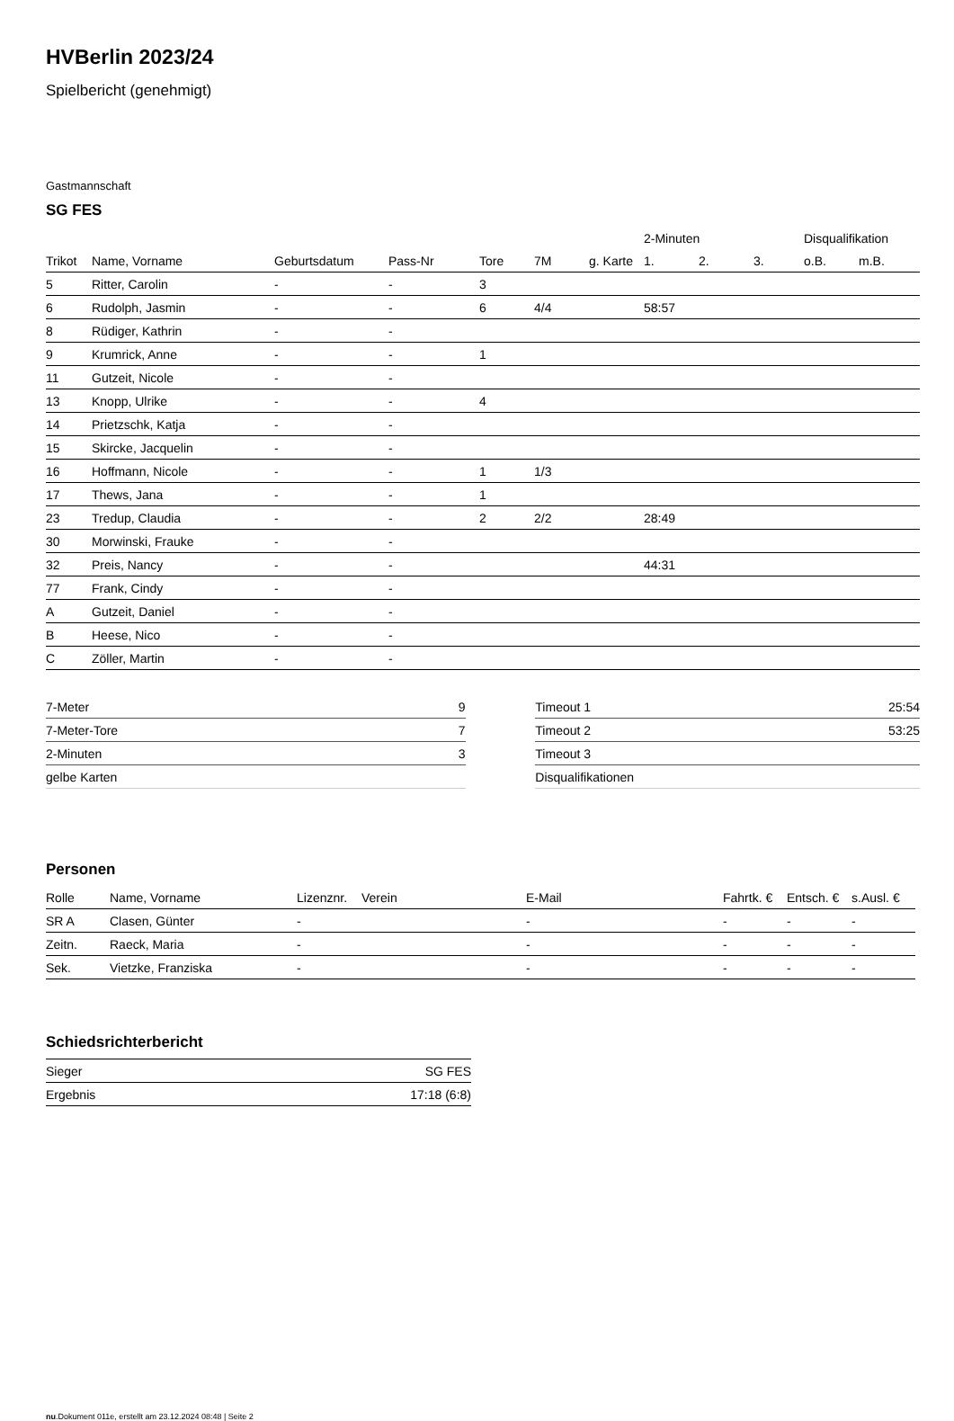HVBerlin 2023/24
Spielbericht (genehmigt)
Gastmannschaft
SG FES
| | | | | | | | 2-Minuten | | | Disqualifikation | |
| --- | --- | --- | --- | --- | --- | --- | --- | --- | --- | --- | --- |
| Trikot | Name, Vorname | Geburtsdatum | Pass-Nr | Tore | 7M | g. Karte | 1. | 2. | 3. | o.B. | m.B. |
| 5 | Ritter, Carolin | - | - | 3 | | | | | | | |
| 6 | Rudolph, Jasmin | - | - | 6 | 4/4 | | 58:57 | | | | |
| 8 | Rüdiger, Kathrin | - | - | | | | | | | | |
| 9 | Krumrick, Anne | - | - | 1 | | | | | | | |
| 11 | Gutzeit, Nicole | - | - | | | | | | | | |
| 13 | Knopp, Ulrike | - | - | 4 | | | | | | | |
| 14 | Prietzschk, Katja | - | - | | | | | | | | |
| 15 | Skircke, Jacquelin | - | - | | | | | | | | |
| 16 | Hoffmann, Nicole | - | - | 1 | 1/3 | | | | | | |
| 17 | Thews, Jana | - | - | 1 | | | | | | | |
| 23 | Tredup, Claudia | - | - | 2 | 2/2 | | 28:49 | | | | |
| 30 | Morwinski, Frauke | - | - | | | | | | | | |
| 32 | Preis, Nancy | - | - | | | | 44:31 | | | | |
| 77 | Frank, Cindy | - | - | | | | | | | | |
| A | Gutzeit, Daniel | - | - | | | | | | | | |
| B | Heese, Nico | - | - | | | | | | | | |
| C | Zöller, Martin | - | - | | | | | | | | |
| 7-Meter | 9 |
| 7-Meter-Tore | 7 |
| 2-Minuten | 3 |
| gelbe Karten | |
| Timeout 1 | 25:54 |
| Timeout 2 | 53:25 |
| Timeout 3 | |
| Disqualifikationen | |
Personen
| Rolle | Name, Vorname | Lizenznr. | Verein | E-Mail | Fahrtk. € | Entsch. € | s.Ausl. € |
| --- | --- | --- | --- | --- | --- | --- | --- |
| SR A | Clasen, Günter | - | | - | - | - | - |
| Zeitn. | Raeck, Maria | - | | - | - | - | - |
| Sek. | Vietzke, Franziska | - | | - | - | - | - |
Schiedsrichterbericht
| Sieger | SG FES |
| Ergebnis | 17:18 (6:8) |
nu.Dokument 011e, erstellt am 23.12.2024 08:48 | Seite 2